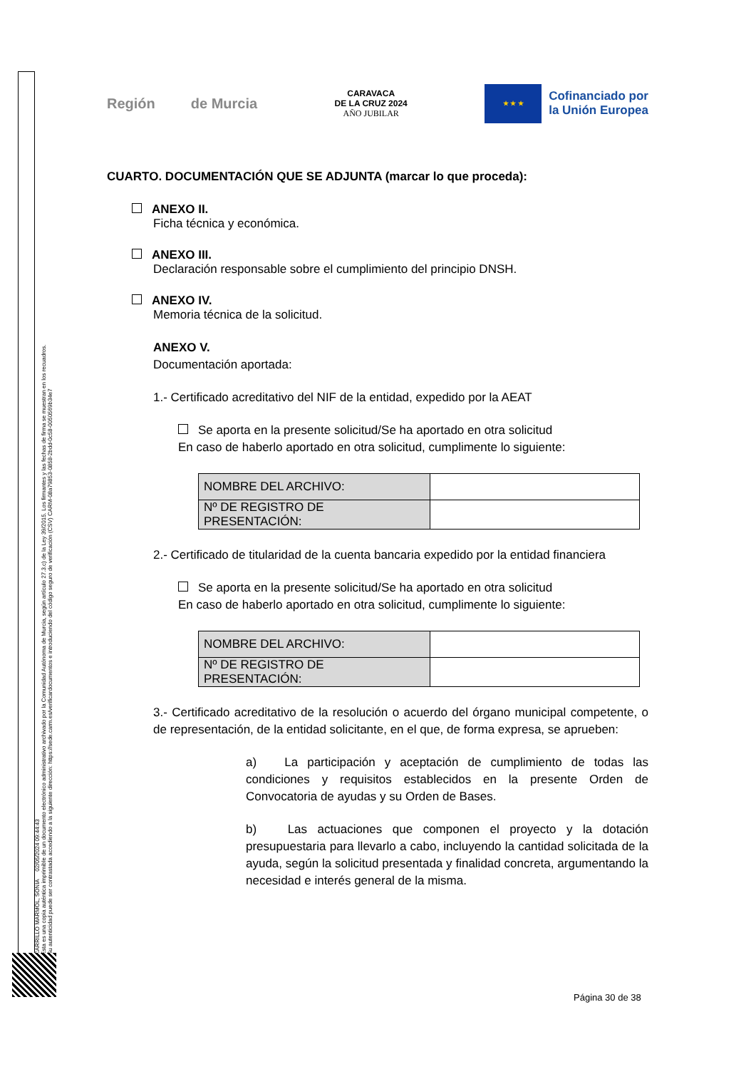CARRILLO MARMOL, SONIA 02/05/2024 09:44:43
Esta es una copia auténtica imprimible de un documento electrónico administrativo archivado por la Comunidad Autónoma de Murcia, según artículo 27.3.c) de la Ley 39/2015. Los firmantes y las fechas de firma se muestran en los recuadros.
Su autenticidad puede ser contrastada accediendo a la siguiente dirección: https://sede.carm.es/verificardocumentos e introduciendo del código seguro de verificación (CSV) CARM-08a79853-0858-2bdd-0c58-0050569b34e7
Región de Murcia
CARAVACA
DE LA CRUZ 2024
AÑO JUBILAR
★ ★ ★
Cofinanciado por
la Unión Europea
CUARTO. DOCUMENTACIÓN QUE SE ADJUNTA (marcar lo que proceda):
ANEXO II.
Ficha técnica y económica.
ANEXO III.
Declaración responsable sobre el cumplimiento del principio DNSH.
ANEXO IV.
Memoria técnica de la solicitud.
ANEXO V.
Documentación aportada:
1.- Certificado acreditativo del NIF de la entidad, expedido por la AEAT
Se aporta en la presente solicitud/Se ha aportado en otra solicitud
En caso de haberlo aportado en otra solicitud, cumplimente lo siguiente:
| NOMBRE DEL ARCHIVO: | |
| Nº DE REGISTRO DE PRESENTACIÓN: | |
2.- Certificado de titularidad de la cuenta bancaria expedido por la entidad financiera
Se aporta en la presente solicitud/Se ha aportado en otra solicitud
En caso de haberlo aportado en otra solicitud, cumplimente lo siguiente:
| NOMBRE DEL ARCHIVO: | |
| Nº DE REGISTRO DE PRESENTACIÓN: | |
3.- Certificado acreditativo de la resolución o acuerdo del órgano municipal competente, o de representación, de la entidad solicitante, en el que, de forma expresa, se aprueben:
a) La participación y aceptación de cumplimiento de todas las condiciones y requisitos establecidos en la presente Orden de Convocatoria de ayudas y su Orden de Bases.
b) Las actuaciones que componen el proyecto y la dotación presupuestaria para llevarlo a cabo, incluyendo la cantidad solicitada de la ayuda, según la solicitud presentada y finalidad concreta, argumentando la necesidad e interés general de la misma.
Página 30 de 38